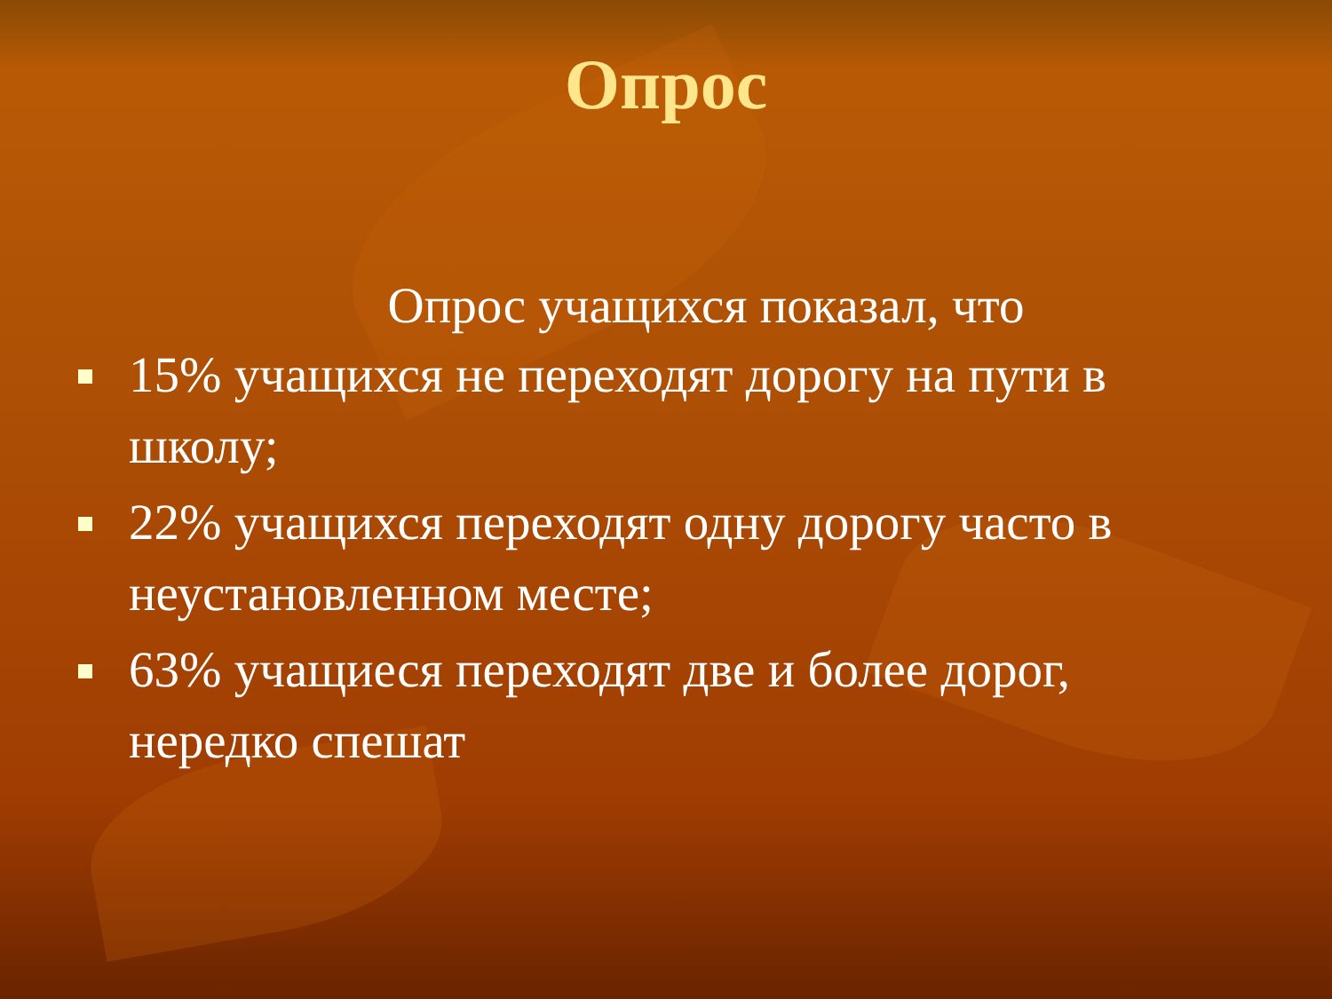Опрос
Опрос учащихся показал, что
15% учащихся не переходят дорогу на пути в школу;
22% учащихся переходят одну дорогу часто в неустановленном месте;
63% учащиеся переходят две и более дорог, нередко спешат